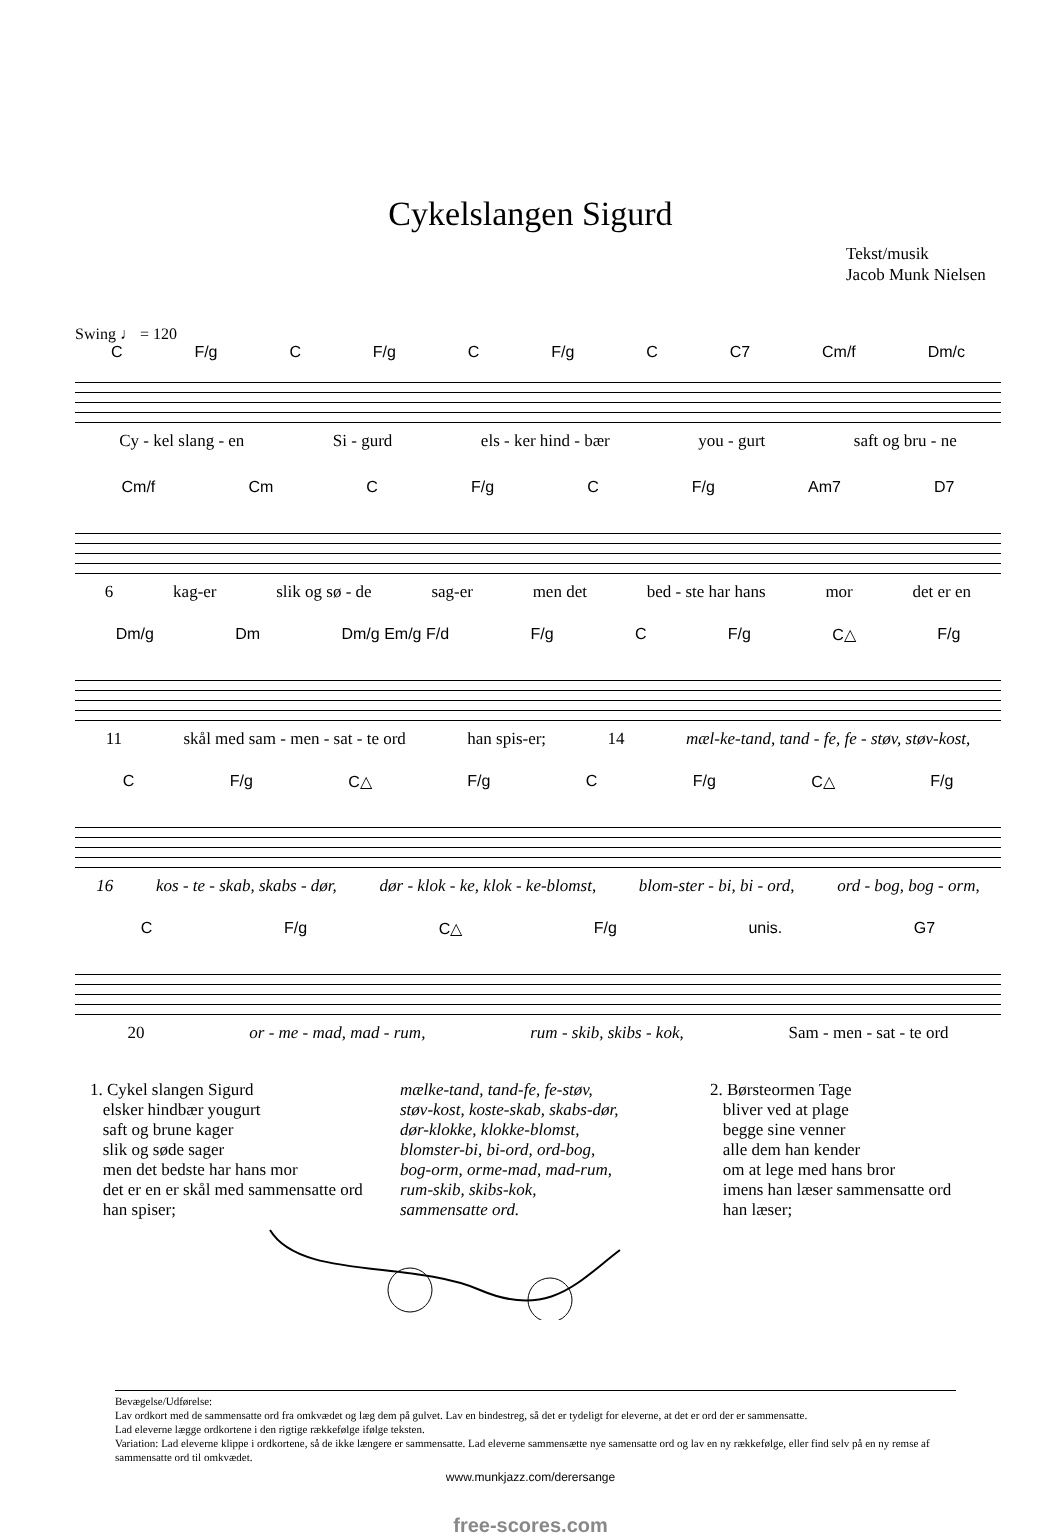Cykelslangen Sigurd
Tekst/musik
Jacob Munk Nielsen
Swing ♩ = 120
C F/g C F/g C F/g C C7 Cm/f Dm/c
Cy - kel slang - en Si - gurd els - ker hind - bær you - gurt saft og bru - ne
Cm/f Cm C F/g C F/g Am7 D7
6 kag-er slik og sø - de sag-er men det bed - ste har hans mor det er en
Dm/g Dm Dm/g Em/g F/d F/g C F/g C△ F/g
11 skål med sam - men - sat - te ord han spis-er; 14 mæl-ke-tand, tand - fe, fe - støv, støv-kost,
C F/g C△ F/g C F/g C△ F/g
16 kos - te - skab, skabs - dør, dør - klok - ke, klok - ke-blomst, blom-ster - bi, bi - ord, ord - bog, bog - orm,
C F/g C△ F/g unis. G7
20 or - me - mad, mad - rum, rum - skib, skibs - kok, Sam - men - sat - te ord
1. Cykel slangen Sigurd
elsker hindbær yougurt
saft og brune kager
slik og søde sager
men det bedste har hans mor
det er en er skål med sammensatte ord
han spiser;
mælke-tand, tand-fe, fe-støv,
støv-kost, koste-skab, skabs-dør,
dør-klokke, klokke-blomst,
blomster-bi, bi-ord, ord-bog,
bog-orm, orme-mad, mad-rum,
rum-skib, skibs-kok,
sammensatte ord.
2. Børsteormen Tage
bliver ved at plage
begge sine venner
alle dem han kender
om at lege med hans bror
imens han læser sammensatte ord
han læser;
Bevægelse/Udførelse:
Lav ordkort med de sammensatte ord fra omkvædet og læg dem på gulvet. Lav en bindestreg, så det er tydeligt for eleverne, at det er ord der er sammensatte.
Lad eleverne lægge ordkortene i den rigtige rækkefølge ifølge teksten.
Variation: Lad eleverne klippe i ordkortene, så de ikke længere er sammensatte. Lad eleverne sammensætte nye samensatte ord og lav en ny rækkefølge, eller find selv på en ny remse af sammensatte ord til omkvædet.
www.munkjazz.com/derersange
free-scores.com